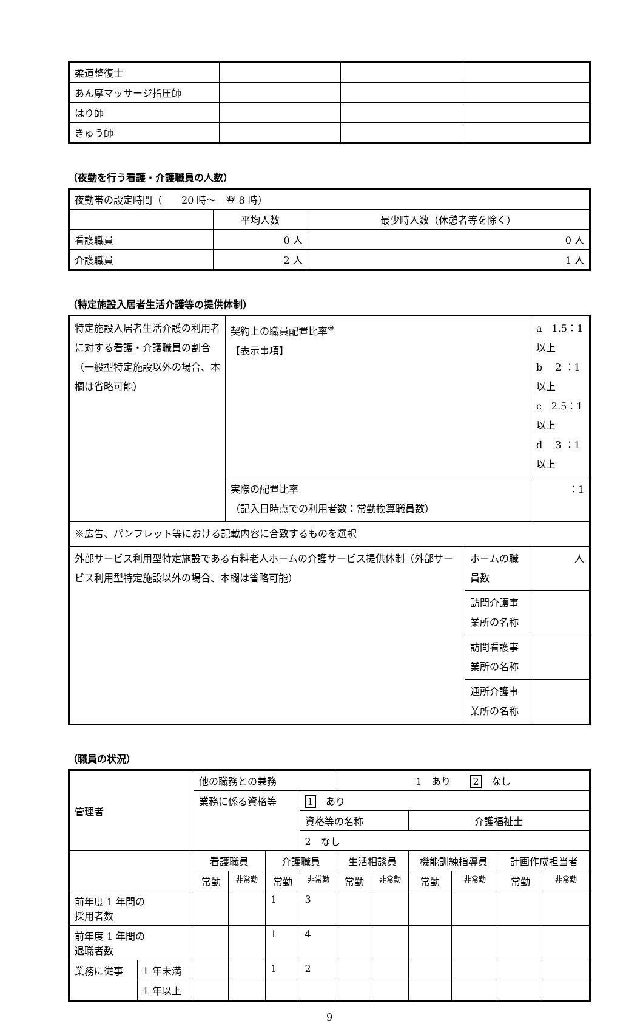| 柔道整復士 | | | |
| あん摩マッサージ指圧師 | | | |
| はり師 | | | |
| きゅう師 | | | |
（夜勤を行う看護・介護職員の人数）
| 夜勤帯の設定時間（ 20 時～ 翌 8 時） | | |
| | 平均人数 | 最少時人数（休憩者等を除く） |
| 看護職員 | 0 人 | 0 人 |
| 介護職員 | 2 人 | 1 人 |
（特定施設入居者生活介護等の提供体制）
| 特定施設入居者生活介護の利用者に対する看護・介護職員の割合 （一般型特定施設以外の場合、本欄は省略可能） | 契約上の職員配置比率<sup>※</sup> 【表示事項】 | | a 1.5：1 以上 b 2 ：1 以上 c 2.5：1 以上 d 3 ：1 以上 |
| | 実際の配置比率 （記入日時点での利用者数：常勤換算職員数） | | ：1 |
| ※広告、パンフレット等における記載内容に合致するものを選択 | | | |
| 外部サービス利用型特定施設である有料老人ホームの介護サービス提供体制（外部サービス利用型特定施設以外の場合、本欄は省略可能） | | ホームの職員数 | 人 |
| | | 訪問介護事業所の名称 | |
| | | 訪問看護事業所の名称 | |
| | | 通所介護事業所の名称 | |
（職員の状況）
| 管理者 | | 他の職務との兼務 | | | | 1 あり 2 なし | | | | | |
| | | 業務に係る資格等 | | | 1 あり | | | | | | |
| | | | | | 資格等の名称 | | | 介護福祉士 | | | |
| | | | | | 2 なし | | | | | | |
| | | 看護職員 | | 介護職員 | | 生活相談員 | | 機能訓練指導員 | | 計画作成担当者 | |
| | | 常勤 | 非常勤 | 常勤 | 非常勤 | 常勤 | 非常勤 | 常勤 | 非常勤 | 常勤 | 非常勤 |
| 前年度 1 年間の 採用者数 | | | | 1 | 3 | | | | | | |
| 前年度 1 年間の 退職者数 | | | | 1 | 4 | | | | | | |
| 業務に従事 | 1 年未満 | | | 1 | 2 | | | | | | |
| | 1 年以上 | | | | | | | | | | |
9